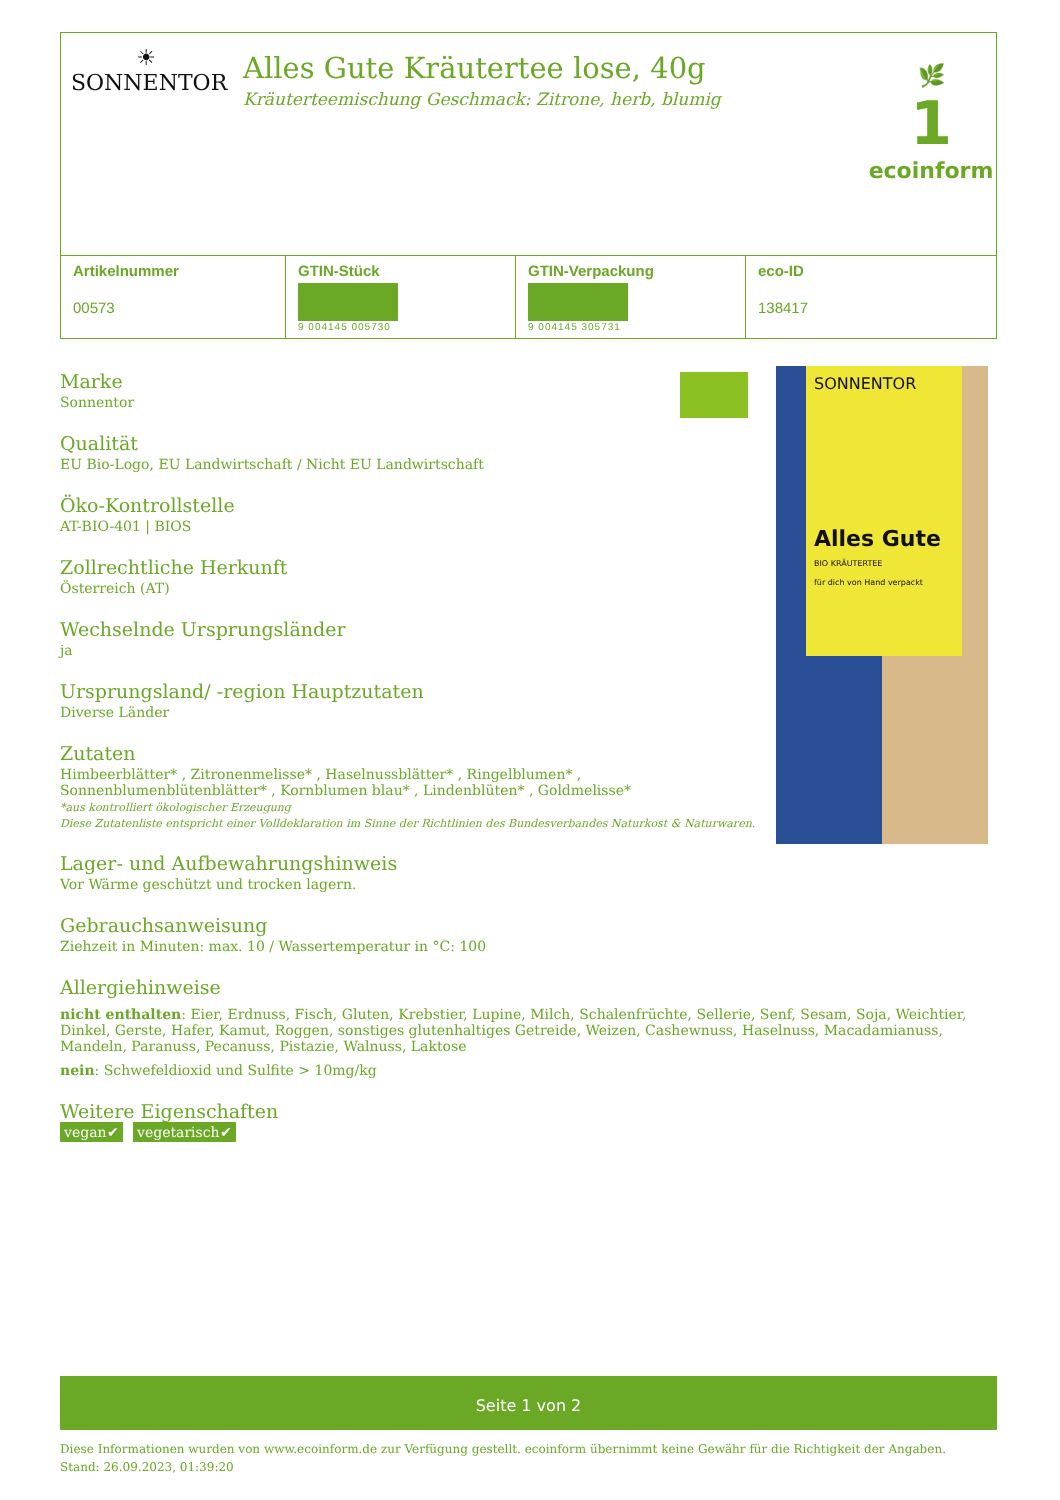☀
SONNENTOR
Alles Gute Kräutertee lose, 40g
Kräuterteemischung Geschmack: Zitrone, herb, blumig
🌿
1
ecoinform
| Artikelnummer 00573 | GTIN-Stück 9 004145 005730 | GTIN-Verpackung 9 004145 305731 | eco-ID 138417 |
SONNENTOR
Alles Gute
BIO KRÄUTERTEE
für dich von Hand verpackt
Marke
Sonnentor
Qualität
EU Bio-Logo, EU Landwirtschaft / Nicht EU Landwirtschaft
Öko-Kontrollstelle
AT-BIO-401 | BIOS
Zollrechtliche Herkunft
Österreich (AT)
Wechselnde Ursprungsländer
ja
Ursprungsland/ -region Hauptzutaten
Diverse Länder
Zutaten
Himbeerblätter* , Zitronenmelisse* , Haselnussblätter* , Ringelblumen* ,
Sonnenblumenblütenblätter* , Kornblumen blau* , Lindenblüten* , Goldmelisse*
*aus kontrolliert ökologischer Erzeugung
Diese Zutatenliste entspricht einer Volldeklaration im Sinne der Richtlinien des Bundesverbandes Naturkost & Naturwaren.
Lager- und Aufbewahrungshinweis
Vor Wärme geschützt und trocken lagern.
Gebrauchsanweisung
Ziehzeit in Minuten: max. 10 / Wassertemperatur in °C: 100
Allergiehinweise
nicht enthalten: Eier, Erdnuss, Fisch, Gluten, Krebstier, Lupine, Milch, Schalenfrüchte, Sellerie, Senf, Sesam, Soja, Weichtier, Dinkel, Gerste, Hafer, Kamut, Roggen, sonstiges glutenhaltiges Getreide, Weizen, Cashewnuss, Haselnuss, Macadamianuss, Mandeln, Paranuss, Pecanuss, Pistazie, Walnuss, Laktose
nein: Schwefeldioxid und Sulfite > 10mg/kg
Weitere Eigenschaften
vegan✔ vegetarisch✔
Seite 1 von 2
Diese Informationen wurden von www.ecoinform.de zur Verfügung gestellt. ecoinform übernimmt keine Gewähr für die Richtigkeit der Angaben.
Stand: 26.09.2023, 01:39:20